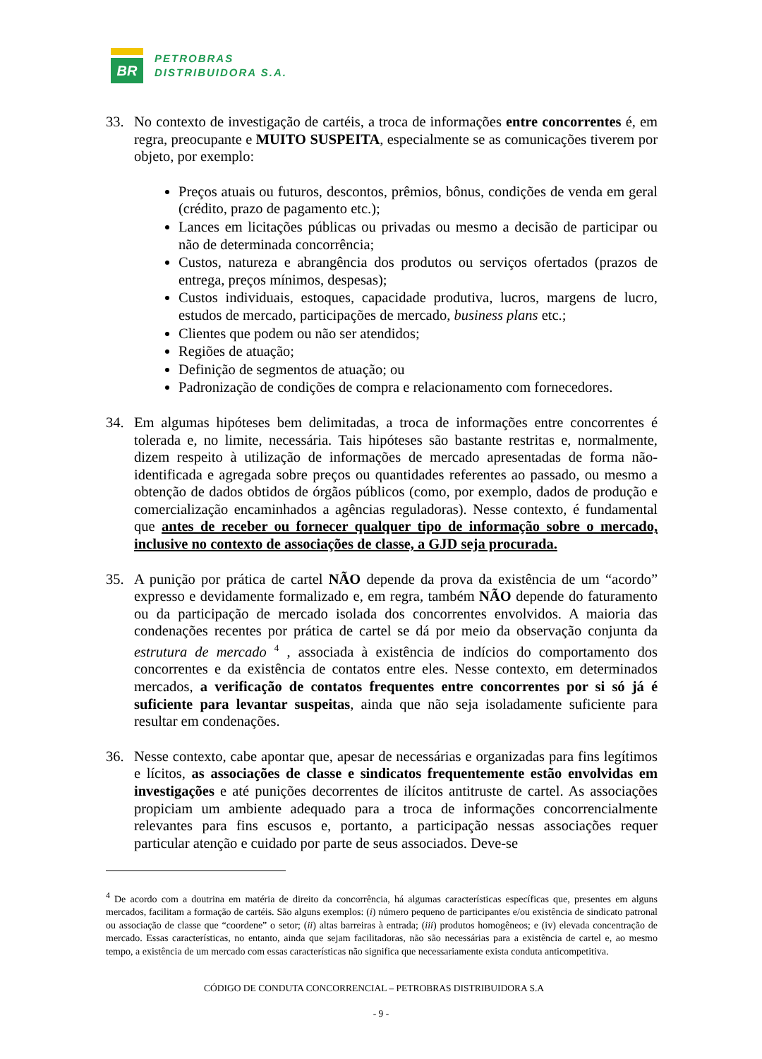BR
PETROBRAS
DISTRIBUIDORA S.A.
33. No contexto de investigação de cartéis, a troca de informações entre concorrentes é, em regra, preocupante e MUITO SUSPEITA, especialmente se as comunicações tiverem por objeto, por exemplo:
Preços atuais ou futuros, descontos, prêmios, bônus, condições de venda em geral (crédito, prazo de pagamento etc.);
Lances em licitações públicas ou privadas ou mesmo a decisão de participar ou não de determinada concorrência;
Custos, natureza e abrangência dos produtos ou serviços ofertados (prazos de entrega, preços mínimos, despesas);
Custos individuais, estoques, capacidade produtiva, lucros, margens de lucro, estudos de mercado, participações de mercado, business plans etc.;
Clientes que podem ou não ser atendidos;
Regiões de atuação;
Definição de segmentos de atuação; ou
Padronização de condições de compra e relacionamento com fornecedores.
34. Em algumas hipóteses bem delimitadas, a troca de informações entre concorrentes é tolerada e, no limite, necessária. Tais hipóteses são bastante restritas e, normalmente, dizem respeito à utilização de informações de mercado apresentadas de forma não-identificada e agregada sobre preços ou quantidades referentes ao passado, ou mesmo a obtenção de dados obtidos de órgãos públicos (como, por exemplo, dados de produção e comercialização encaminhados a agências reguladoras). Nesse contexto, é fundamental que antes de receber ou fornecer qualquer tipo de informação sobre o mercado, inclusive no contexto de associações de classe, a GJD seja procurada.
35. A punição por prática de cartel NÃO depende da prova da existência de um “acordo” expresso e devidamente formalizado e, em regra, também NÃO depende do faturamento ou da participação de mercado isolada dos concorrentes envolvidos. A maioria das condenações recentes por prática de cartel se dá por meio da observação conjunta da estrutura de mercado <sup>4</sup> , associada à existência de indícios do comportamento dos concorrentes e da existência de contatos entre eles. Nesse contexto, em determinados mercados, a verificação de contatos frequentes entre concorrentes por si só já é suficiente para levantar suspeitas, ainda que não seja isoladamente suficiente para resultar em condenações.
36. Nesse contexto, cabe apontar que, apesar de necessárias e organizadas para fins legítimos e lícitos, as associações de classe e sindicatos frequentemente estão envolvidas em investigações e até punições decorrentes de ilícitos antitruste de cartel. As associações propiciam um ambiente adequado para a troca de informações concorrencialmente relevantes para fins escusos e, portanto, a participação nessas associações requer particular atenção e cuidado por parte de seus associados. Deve-se
<sup>4</sup> De acordo com a doutrina em matéria de direito da concorrência, há algumas características específicas que, presentes em alguns mercados, facilitam a formação de cartéis. São alguns exemplos: (i) número pequeno de participantes e/ou existência de sindicato patronal ou associação de classe que “coordene” o setor; (ii) altas barreiras à entrada; (iii) produtos homogêneos; e (iv) elevada concentração de mercado. Essas características, no entanto, ainda que sejam facilitadoras, não são necessárias para a existência de cartel e, ao mesmo tempo, a existência de um mercado com essas características não significa que necessariamente exista conduta anticompetitiva.
CÓDIGO DE CONDUTA CONCORRENCIAL – PETROBRAS DISTRIBUIDORA S.A
- 9 -